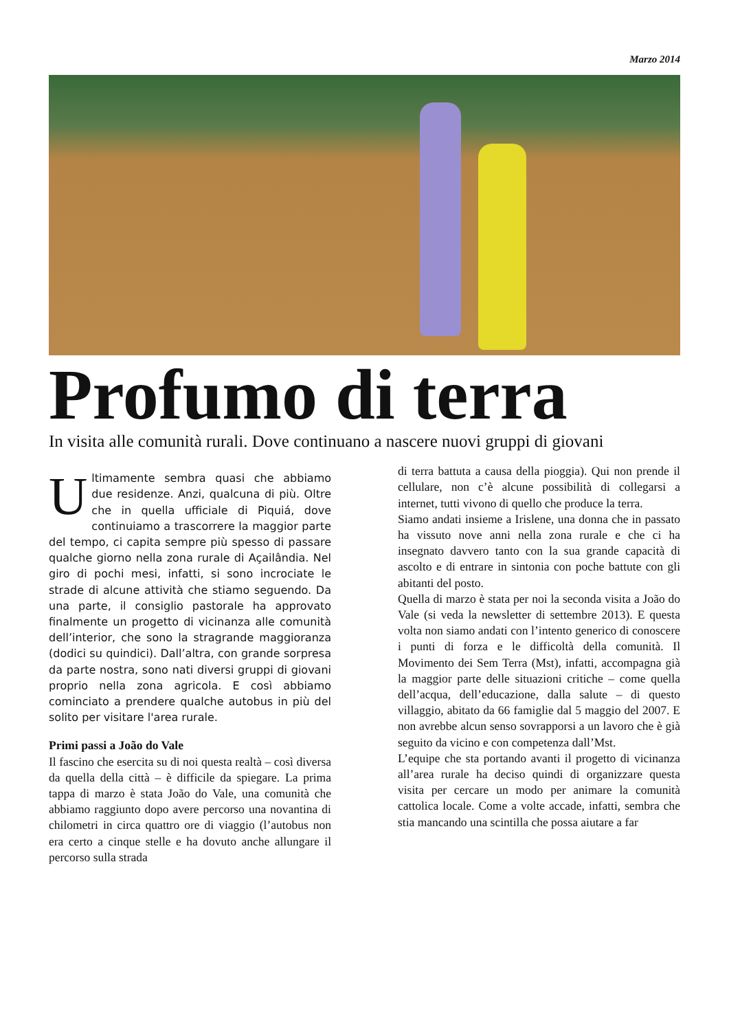Marzo 2014
Profumo di terra
In visita alle comunità rurali. Dove continuano a nascere nuovi gruppi di giovani
Ultimamente sembra quasi che abbiamo due residenze. Anzi, qualcuna di più. Oltre che in quella ufficiale di Piquiá, dove continuiamo a trascorrere la maggior parte del tempo, ci capita sempre più spesso di passare qualche giorno nella zona rurale di Açailândia. Nel giro di pochi mesi, infatti, si sono incrociate le strade di alcune attività che stiamo seguendo. Da una parte, il consiglio pastorale ha approvato finalmente un progetto di vicinanza alle comunità dell’interior, che sono la stragrande maggioranza (dodici su quindici). Dall’altra, con grande sorpresa da parte nostra, sono nati diversi gruppi di giovani proprio nella zona agricola. E così abbiamo cominciato a prendere qualche autobus in più del solito per visitare l'area rurale.
Primi passi a João do Vale
Il fascino che esercita su di noi questa realtà – così diversa da quella della città – è difficile da spiegare. La prima tappa di marzo è stata João do Vale, una comunità che abbiamo raggiunto dopo avere percorso una novantina di chilometri in circa quattro ore di viaggio (l’autobus non era certo a cinque stelle e ha dovuto anche allungare il percorso sulla strada
di terra battuta a causa della pioggia). Qui non prende il cellulare, non c’è alcune possibilità di collegarsi a internet, tutti vivono di quello che produce la terra.
Siamo andati insieme a Irislene, una donna che in passato ha vissuto nove anni nella zona rurale e che ci ha insegnato davvero tanto con la sua grande capacità di ascolto e di entrare in sintonia con poche battute con gli abitanti del posto.
Quella di marzo è stata per noi la seconda visita a João do Vale (si veda la newsletter di settembre 2013). E questa volta non siamo andati con l’intento generico di conoscere i punti di forza e le difficoltà della comunità. Il Movimento dei Sem Terra (Mst), infatti, accompagna già la maggior parte delle situazioni critiche – come quella dell’acqua, dell’educazione, dalla salute – di questo villaggio, abitato da 66 famiglie dal 5 maggio del 2007. E non avrebbe alcun senso sovrapporsi a un lavoro che è già seguito da vicino e con competenza dall’Mst.
L’equipe che sta portando avanti il progetto di vicinanza all’area rurale ha deciso quindi di organizzare questa visita per cercare un modo per animare la comunità cattolica locale. Come a volte accade, infatti, sembra che stia mancando una scintilla che possa aiutare a far